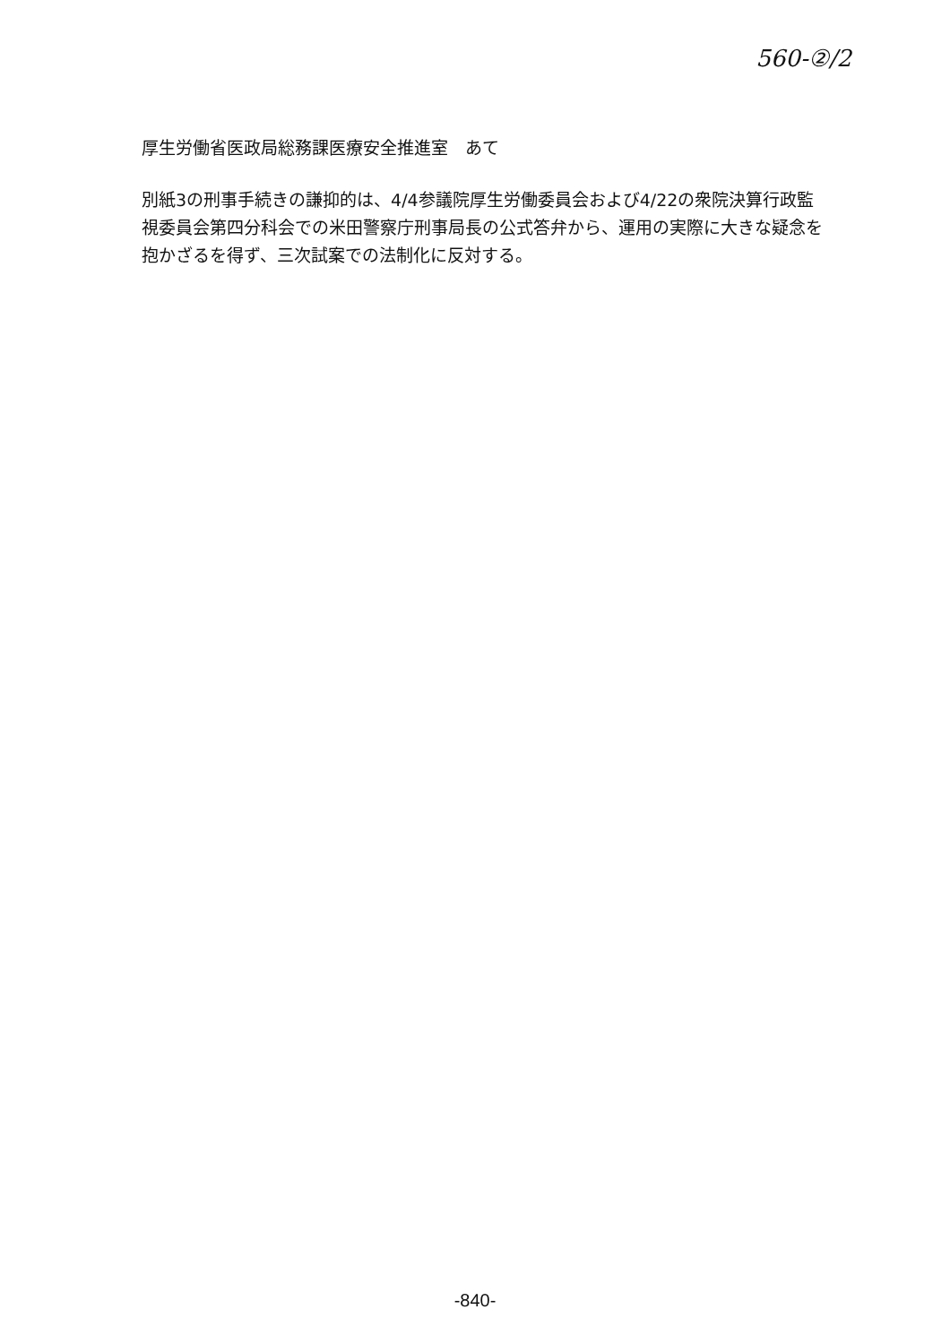560-②/2
厚生労働省医政局総務課医療安全推進室　あて
別紙3の刑事手続きの謙抑的は、4/4参議院厚生労働委員会および4/22の衆院決算行政監視委員会第四分科会での米田警察庁刑事局長の公式答弁から、運用の実際に大きな疑念を抱かざるを得ず、三次試案での法制化に反対する。
-840-